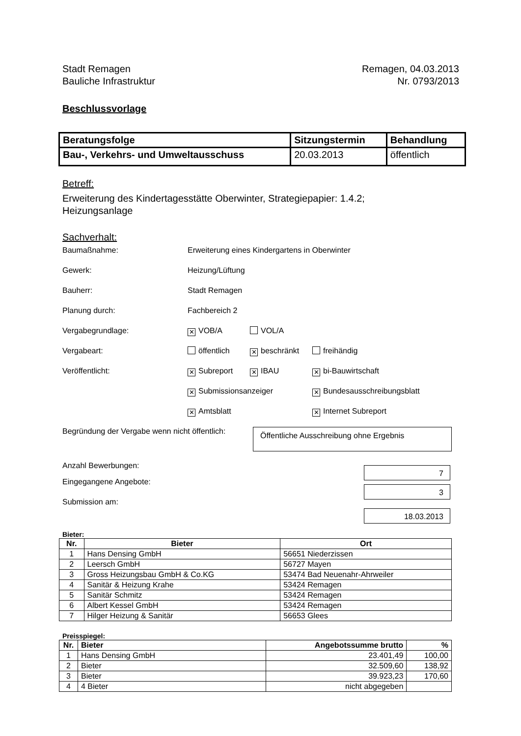Stadt Remagen
Bauliche Infrastruktur
Remagen, 04.03.2013
Nr. 0793/2013
Beschlussvorlage
| Beratungsfolge | Sitzungstermin | Behandlung |
| --- | --- | --- |
| Bau-, Verkehrs- und Umweltausschuss | 20.03.2013 | öffentlich |
Betreff:
Erweiterung des Kindertagesstätte Oberwinter, Strategiepapier: 1.4.2;
Heizungsanlage
Sachverhalt:
Baumaßnahme: Erweiterung eines Kindergartens in Oberwinter
Gewerk: Heizung/Lüftung
Bauherr: Stadt Remagen
Planung durch: Fachbereich 2
Vergabegrundlage:
✕ VOB/A VOL/A
Vergabeart: öffentlich ✕ beschränkt freihändig
Veröffentlicht:
✕ Subreport ✕ IBAU ✕ bi-Bauwirtschaft
✕ Submissionsanzeiger ✕ Bundesausschreibungsblatt
✕ Amtsblatt ✕ Internet Subreport
Begründung der Vergabe wenn nicht öffentlich:
Öffentliche Ausschreibung ohne Ergebnis
Anzahl Bewerbungen:
7
Eingegangene Angebote:
3
Submission am:
18.03.2013
Bieter:
| Nr. | Bieter | Ort |
| --- | --- | --- |
| 1 | Hans Densing GmbH | 56651 Niederzissen |
| 2 | Leersch GmbH | 56727 Mayen |
| 3 | Gross Heizungsbau GmbH & Co.KG | 53474 Bad Neuenahr-Ahrweiler |
| 4 | Sanitär & Heizung Krahe | 53424 Remagen |
| 5 | Sanitär Schmitz | 53424 Remagen |
| 6 | Albert Kessel GmbH | 53424 Remagen |
| 7 | Hilger Heizung & Sanitär | 56653 Glees |
Preisspiegel:
| Nr. | Bieter | Angebotssumme brutto | % |
| --- | --- | --- | --- |
| 1 | Hans Densing GmbH | 23.401,49 | 100,00 |
| 2 | Bieter | 32.509,60 | 138,92 |
| 3 | Bieter | 39.923,23 | 170,60 |
| 4 | 4 Bieter | nicht abgegeben | |